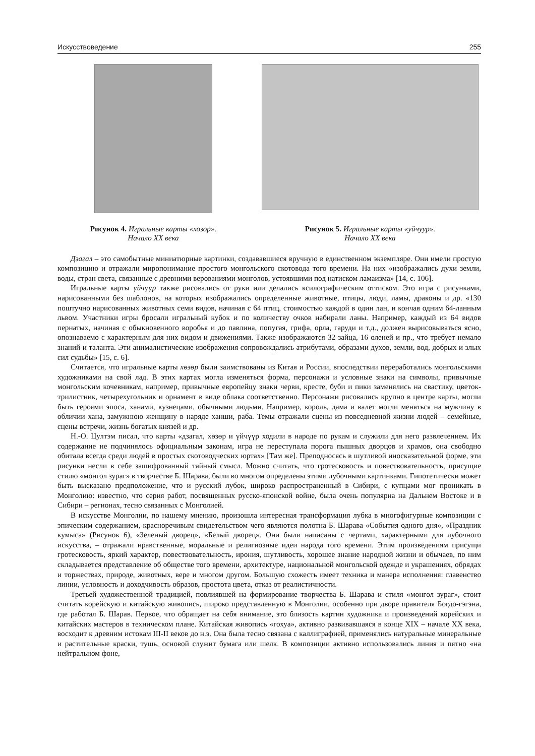Искусствоведение 255
Рисунок 4. Игральные карты «хозор».
Начало XX века
Рисунок 5. Игральные карты «уйчуур».
Начало XX века
Дзагал – это самобытные миниатюрные картинки, создававшиеся вручную в единственном экземпляре. Они имели простую композицию и отражали миропонимание простого монгольского скотовода того времени. На них «изображались духи земли, воды, стран света, связанные с древними верованиями монголов, устоявшими под натиском ламаизма» [14, с. 106].
Игральные карты үйчүүр также рисовались от руки или делались ксилографическим оттиском. Это игра с рисунками, нарисованными без шаблонов, на которых изображались определенные животные, птицы, люди, ламы, драконы и др. «130 поштучно нарисованных животных семи видов, начиная с 64 птиц, стоимостью каждой в один лан, и кончая одним 64-ланным львом. Участники игры бросали игральный кубок и по количеству очков набирали ланы. Например, каждый из 64 видов пернатых, начиная с обыкновенного воробья и до павлина, попугая, грифа, орла, гаруди и т.д., должен вырисовываться ясно, опознаваемо с характерным для них видом и движениями. Также изображаются 32 зайца, 16 оленей и пр., что требует немало знаний и таланта. Эти анималистические изображения сопровождались атрибутами, образами духов, земли, вод, добрых и злых сил судьбы» [15, с. 6].
Считается, что игральные карты хөзөр были заимствованы из Китая и России, впоследствии переработались монгольскими художниками на свой лад. В этих картах могла изменяться форма, персонажи и условные знаки на символы, привычные монгольским кочевникам, например, привычные европейцу знаки черви, кресте, буби и пики заменялись на свастику, цветок-трилистник, четырехугольник и орнамент в виде облака соответственно. Персонажи рисовались крупно в центре карты, могли быть героями эпоса, ханами, кузнецами, обычными людьми. Например, король, дама и валет могли меняться на мужчину в обличии хана, замужнюю женщину в наряде ханши, раба. Темы отражали сцены из повседневной жизни людей – семейные, сцены встречи, жизнь богатых князей и др.
Н.-О. Цултэм писал, что карты «дзагал, хөзөр и үйчүүр ходили в народе по рукам и служили для него развлечением. Их содержание не подчинялось официальным законам, игра не переступала порога пышных дворцов и храмов, она свободно обитала всегда среди людей в простых скотоводческих юртах» [Там же]. Преподносясь в шутливой иносказательной форме, эти рисунки несли в себе зашифрованный тайный смысл. Можно считать, что гротесковость и повествовательность, присущие стилю «монгол зураг» в творчестве Б. Шарава, были во многом определены этими лубочными картинками. Гипотетически может быть высказано предположение, что и русский лубок, широко распространенный в Сибири, с купцами мог проникать в Монголию: известно, что серия работ, посвященных русско-японской войне, была очень популярна на Дальнем Востоке и в Сибири – регионах, тесно связанных с Монголией.
В искусстве Монголии, по нашему мнению, произошла интересная трансформация лубка в многофигурные композиции с эпическим содержанием, красноречивым свидетельством чего являются полотна Б. Шарава «События одного дня», «Праздник кумыса» (Рисунок 6), «Зеленый дворец», «Белый дворец». Они были написаны с чертами, характерными для лубочного искусства, – отражали нравственные, моральные и религиозные идеи народа того времени. Этим произведениям присущи гротесковость, яркий характер, повествовательность, ирония, шутливость, хорошее знание народной жизни и обычаев, по ним складывается представление об обществе того времени, архитектуре, национальной монгольской одежде и украшениях, обрядах и торжествах, природе, животных, вере и многом другом. Большую схожесть имеет техника и манера исполнения: главенство линии, условность и доходчивость образов, простота цвета, отказ от реалистичности.
Третьей художественной традицией, повлиявшей на формирование творчества Б. Шарава и стиля «монгол зураг», стоит считать корейскую и китайскую живопись, широко представленную в Монголии, особенно при дворе правителя Богдо-гэгэна, где работал Б. Шарав. Первое, что обращает на себя внимание, это близость картин художника и произведений корейских и китайских мастеров в техническом плане. Китайская живопись «гохуа», активно развивавшаяся в конце XIX – начале XX века, восходит к древним истокам III-II веков до н.э. Она была тесно связана с каллиграфией, применялись натуральные минеральные и растительные краски, тушь, основой служит бумага или шелк. В композиции активно использовались линия и пятно «на нейтральном фоне,